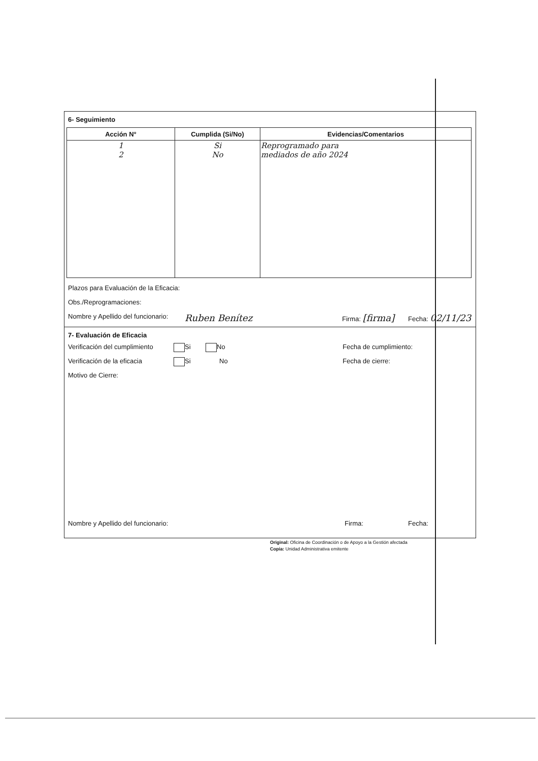6- Seguimiento
| Acción N° | Cumplida (Si/No) | Evidencias/Comentarios |
| --- | --- | --- |
| 1 2 | Si No | Reprogramado para mediados de año 2024 |
Plazos para Evaluación de la Eficacia:
Obs./Reprogramaciones:
Nombre y Apellido del funcionario: Ruben Benítez Firma: [firma] Fecha: 02/11/23
7- Evaluación de Eficacia
Verificación del cumplimiento Si No Fecha de cumplimiento:
Verificación de la eficacia Si No Fecha de cierre:
Motivo de Cierre:
Nombre y Apellido del funcionario: Firma: Fecha:
Original: Oficina de Coordinación o de Apoyo a la Gestión afectada
Copia: Unidad Administrativa emitente